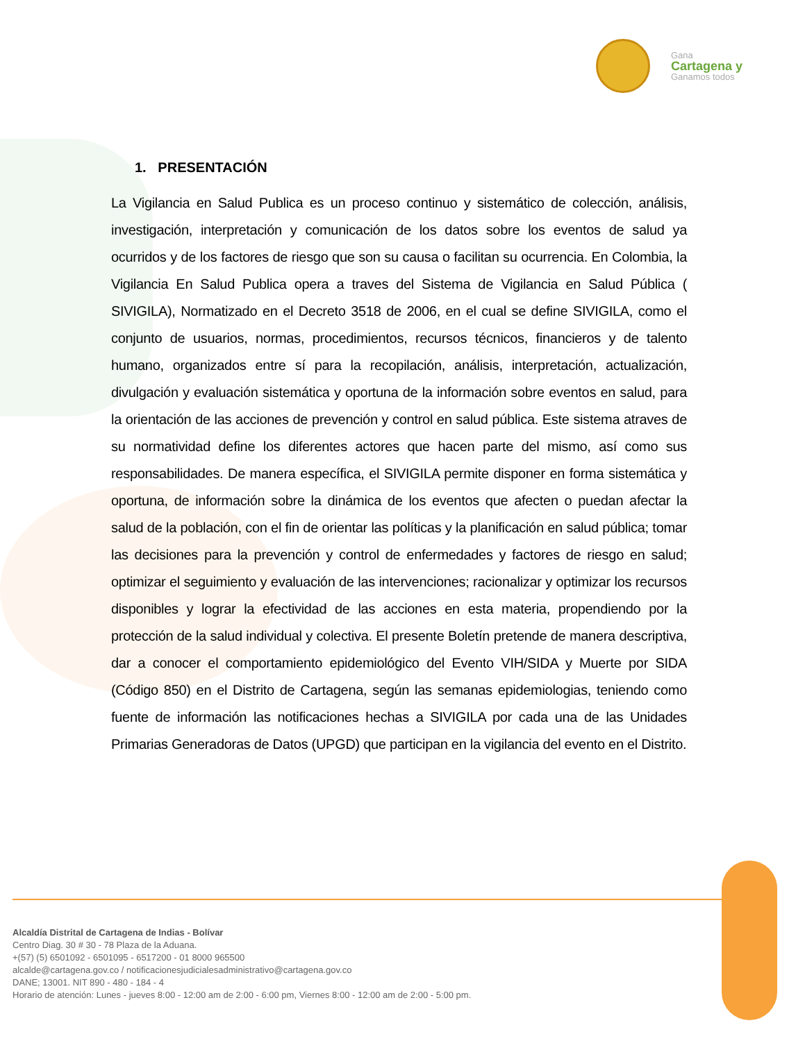Gana
Cartagena y
Ganamos todos
1. PRESENTACIÓN
La Vigilancia en Salud Publica es un proceso continuo y sistemático de colección, análisis, investigación, interpretación y comunicación de los datos sobre los eventos de salud ya ocurridos y de los factores de riesgo que son su causa o facilitan su ocurrencia. En Colombia, la Vigilancia En Salud Publica opera a traves del Sistema de Vigilancia en Salud Pública ( SIVIGILA), Normatizado en el Decreto 3518 de 2006, en el cual se define SIVIGILA, como el conjunto de usuarios, normas, procedimientos, recursos técnicos, financieros y de talento humano, organizados entre sí para la recopilación, análisis, interpretación, actualización, divulgación y evaluación sistemática y oportuna de la información sobre eventos en salud, para la orientación de las acciones de prevención y control en salud pública. Este sistema atraves de su normatividad define los diferentes actores que hacen parte del mismo, así como sus responsabilidades. De manera específica, el SIVIGILA permite disponer en forma sistemática y oportuna, de información sobre la dinámica de los eventos que afecten o puedan afectar la salud de la población, con el fin de orientar las políticas y la planificación en salud pública; tomar las decisiones para la prevención y control de enfermedades y factores de riesgo en salud; optimizar el seguimiento y evaluación de las intervenciones; racionalizar y optimizar los recursos disponibles y lograr la efectividad de las acciones en esta materia, propendiendo por la protección de la salud individual y colectiva. El presente Boletín pretende de manera descriptiva, dar a conocer el comportamiento epidemiológico del Evento VIH/SIDA y Muerte por SIDA (Código 850) en el Distrito de Cartagena, según las semanas epidemiologias, teniendo como fuente de información las notificaciones hechas a SIVIGILA por cada una de las Unidades Primarias Generadoras de Datos (UPGD) que participan en la vigilancia del evento en el Distrito.
Alcaldía Distrital de Cartagena de Indias - Bolívar
Centro Diag. 30 # 30 - 78 Plaza de la Aduana.
+(57) (5) 6501092 - 6501095 - 6517200 - 01 8000 965500
alcalde@cartagena.gov.co / notificacionesjudicialesadministrativo@cartagena.gov.co
DANE; 13001. NIT 890 - 480 - 184 - 4
Horario de atención: Lunes - jueves 8:00 - 12:00 am de 2:00 - 6:00 pm, Viernes 8:00 - 12:00 am de 2:00 - 5:00 pm.